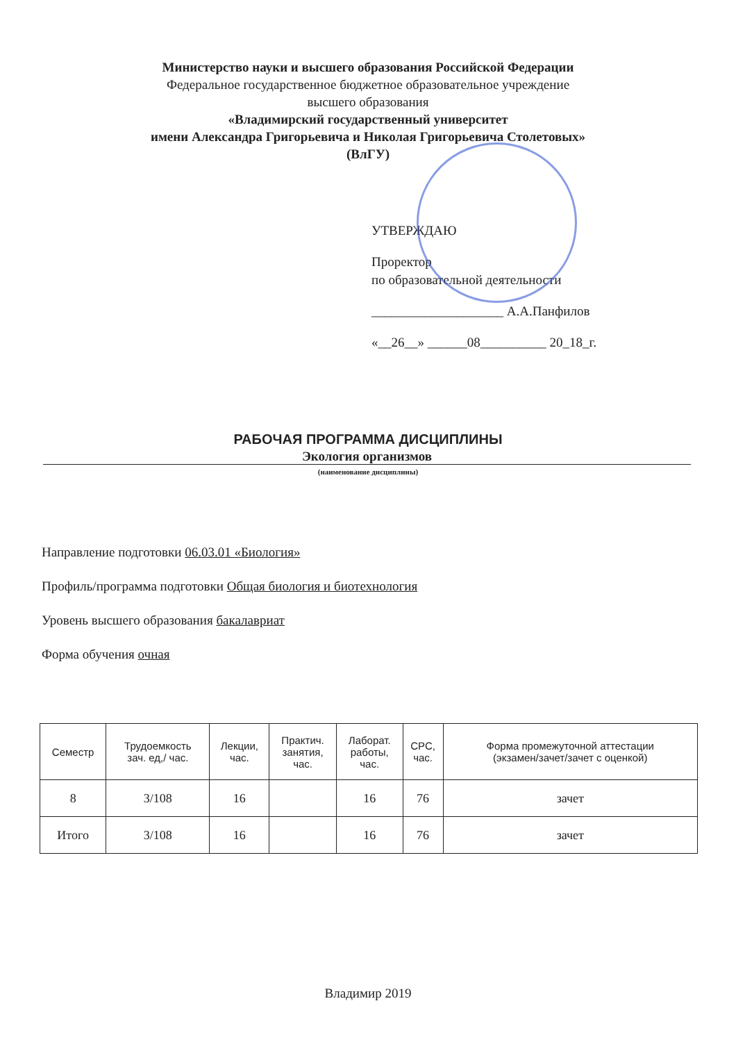Министерство науки и высшего образования Российской Федерации
Федеральное государственное бюджетное образовательное учреждение
высшего образования
«Владимирский государственный университет
имени Александра Григорьевича и Николая Григорьевича Столетовых»
(ВлГУ)
УТВЕРЖДАЮ
Проректор
по образовательной деятельности
____________________ А.А.Панфилов
«__26__» ______08__________ 20_18_г.
РАБОЧАЯ ПРОГРАММА ДИСЦИПЛИНЫ
Экология организмов
(наименование дисциплины)
Направление подготовки 06.03.01 «Биология»
Профиль/программа подготовки Общая биология и биотехнология
Уровень высшего образования бакалавриат
Форма обучения очная
| Семестр | Трудоемкость зач. ед,/ час. | Лекции, час. | Практич. занятия, час. | Лаборат. работы, час. | СРС, час. | Форма промежуточной аттестации (экзамен/зачет/зачет с оценкой) |
| --- | --- | --- | --- | --- | --- | --- |
| 8 | 3/108 | 16 | | 16 | 76 | зачет |
| Итого | 3/108 | 16 | | 16 | 76 | зачет |
Владимир 2019